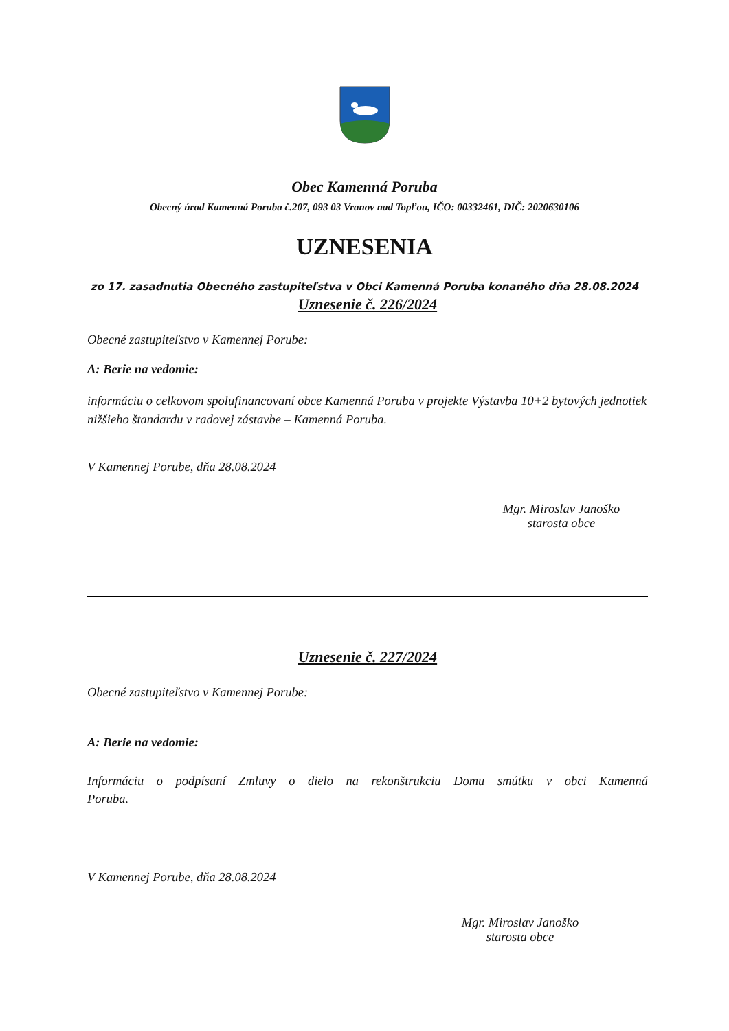Obec Kamenná Poruba
Obecný úrad Kamenná Poruba č.207, 093 03 Vranov nad Topľou, IČO: 00332461, DIČ: 2020630106
UZNESENIA
zo 17. zasadnutia Obecného zastupiteľstva v Obci Kamenná Poruba konaného dňa 28.08.2024
Uznesenie č. 226/2024
Obecné zastupiteľstvo v Kamennej Porube:
A: Berie na vedomie:
informáciu o celkovom spolufinancovaní obce Kamenná Poruba v projekte Výstavba 10+2 bytových jednotiek nižšieho štandardu v radovej zástavbe – Kamenná Poruba.
V Kamennej Porube, dňa 28.08.2024
Mgr. Miroslav Janoško
starosta obce
Uznesenie č. 227/2024
Obecné zastupiteľstvo v Kamennej Porube:
A: Berie na vedomie:
Informáciu o podpísaní Zmluvy o dielo na rekonštrukciu Domu smútku v obci Kamenná Poruba.
V Kamennej Porube, dňa 28.08.2024
Mgr. Miroslav Janoško
starosta obce